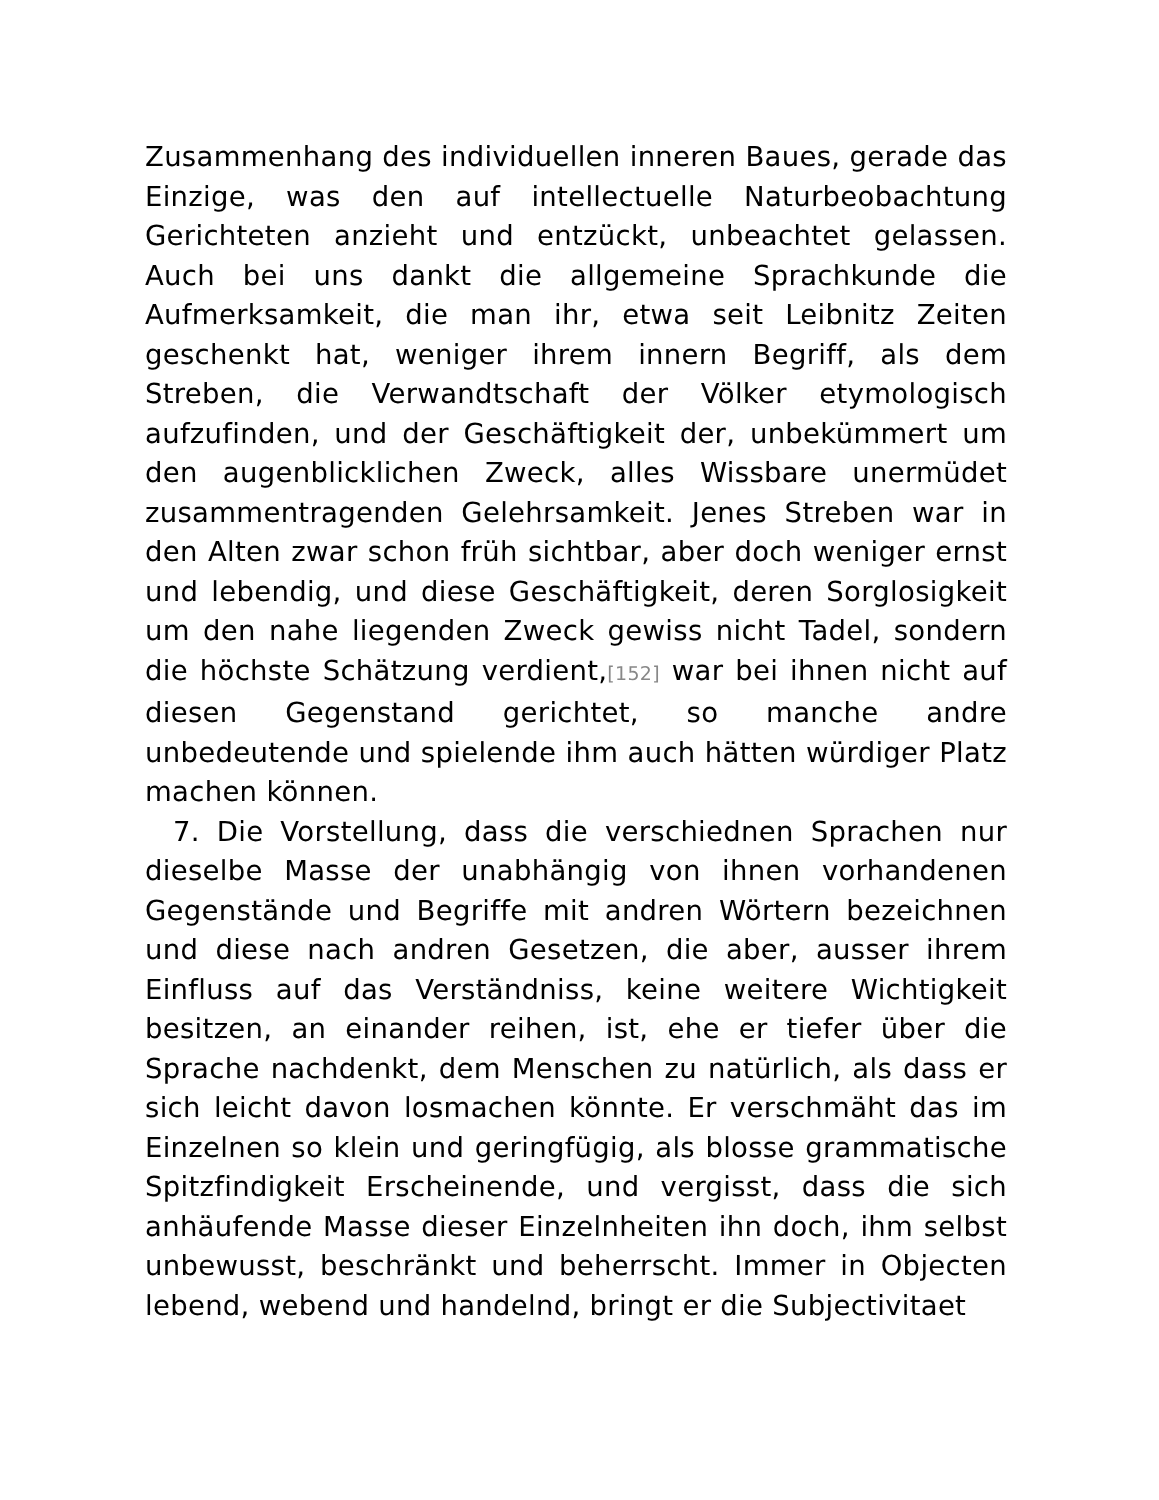Zusammenhang des individuellen inneren Baues, gerade das Einzige, was den auf intellectuelle Naturbeobachtung Gerichteten anzieht und entzückt, unbeachtet gelassen. Auch bei uns dankt die allgemeine Sprachkunde die Aufmerksamkeit, die man ihr, etwa seit Leibnitz Zeiten geschenkt hat, weniger ihrem innern Begriff, als dem Streben, die Verwandtschaft der Völker etymologisch aufzufinden, und der Geschäftigkeit der, unbekümmert um den augenblicklichen Zweck, alles Wissbare unermüdet zusammentragenden Gelehrsamkeit. Jenes Streben war in den Alten zwar schon früh sichtbar, aber doch weniger ernst und lebendig, und diese Geschäftigkeit, deren Sorglosigkeit um den nahe liegenden Zweck gewiss nicht Tadel, sondern die höchste Schätzung verdient,[152] war bei ihnen nicht auf diesen Gegenstand gerichtet, so manche andre unbedeutende und spielende ihm auch hätten würdiger Platz machen können.
7. Die Vorstellung, dass die verschiednen Sprachen nur dieselbe Masse der unabhängig von ihnen vorhandenen Gegenstände und Begriffe mit andren Wörtern bezeichnen und diese nach andren Gesetzen, die aber, ausser ihrem Einfluss auf das Verständniss, keine weitere Wichtigkeit besitzen, an einander reihen, ist, ehe er tiefer über die Sprache nachdenkt, dem Menschen zu natürlich, als dass er sich leicht davon losmachen könnte. Er verschmäht das im Einzelnen so klein und geringfügig, als blosse grammatische Spitzfindigkeit Erscheinende, und vergisst, dass die sich anhäufende Masse dieser Einzelnheiten ihn doch, ihm selbst unbewusst, beschränkt und beherrscht. Immer in Objecten lebend, webend und handelnd, bringt er die Subjectivitaet